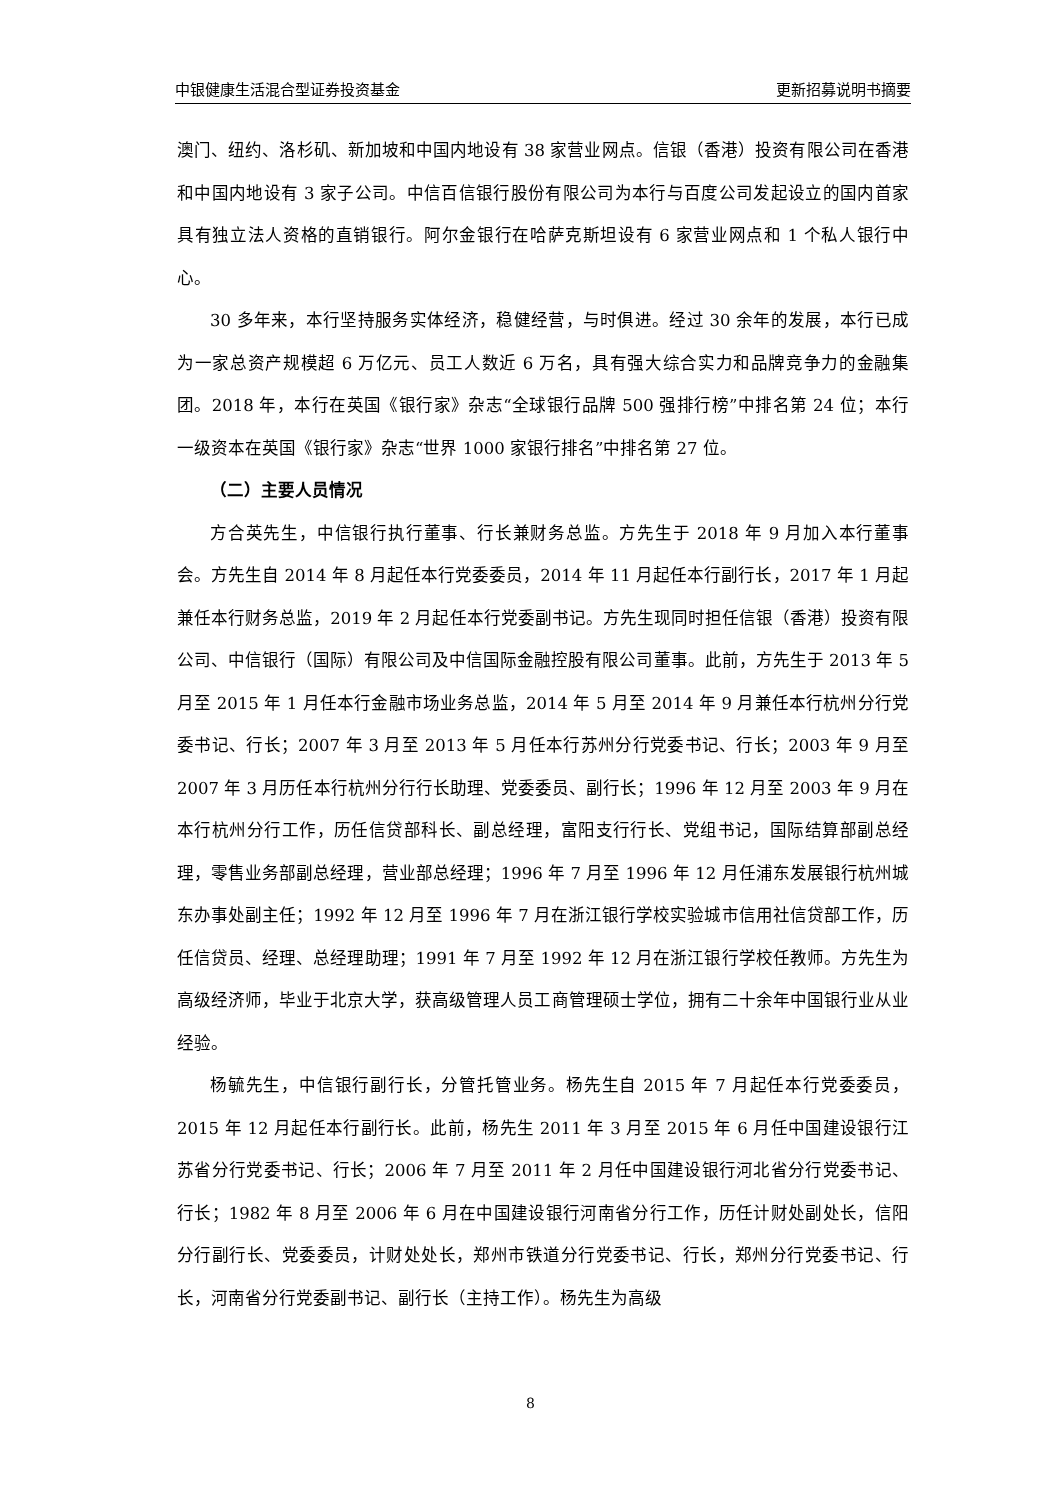中银健康生活混合型证券投资基金 更新招募说明书摘要
澳门、纽约、洛杉矶、新加坡和中国内地设有 38 家营业网点。信银（香港）投资有限公司在香港和中国内地设有 3 家子公司。中信百信银行股份有限公司为本行与百度公司发起设立的国内首家具有独立法人资格的直销银行。阿尔金银行在哈萨克斯坦设有 6 家营业网点和 1 个私人银行中心。
30 多年来，本行坚持服务实体经济，稳健经营，与时俱进。经过 30 余年的发展，本行已成为一家总资产规模超 6 万亿元、员工人数近 6 万名，具有强大综合实力和品牌竞争力的金融集团。2018 年，本行在英国《银行家》杂志“全球银行品牌 500 强排行榜”中排名第 24 位；本行一级资本在英国《银行家》杂志“世界 1000 家银行排名”中排名第 27 位。
（二）主要人员情况
方合英先生，中信银行执行董事、行长兼财务总监。方先生于 2018 年 9 月加入本行董事会。方先生自 2014 年 8 月起任本行党委委员，2014 年 11 月起任本行副行长，2017 年 1 月起兼任本行财务总监，2019 年 2 月起任本行党委副书记。方先生现同时担任信银（香港）投资有限公司、中信银行（国际）有限公司及中信国际金融控股有限公司董事。此前，方先生于 2013 年 5 月至 2015 年 1 月任本行金融市场业务总监，2014 年 5 月至 2014 年 9 月兼任本行杭州分行党委书记、行长；2007 年 3 月至 2013 年 5 月任本行苏州分行党委书记、行长；2003 年 9 月至 2007 年 3 月历任本行杭州分行行长助理、党委委员、副行长；1996 年 12 月至 2003 年 9 月在本行杭州分行工作，历任信贷部科长、副总经理，富阳支行行长、党组书记，国际结算部副总经理，零售业务部副总经理，营业部总经理；1996 年 7 月至 1996 年 12 月任浦东发展银行杭州城东办事处副主任；1992 年 12 月至 1996 年 7 月在浙江银行学校实验城市信用社信贷部工作，历任信贷员、经理、总经理助理；1991 年 7 月至 1992 年 12 月在浙江银行学校任教师。方先生为高级经济师，毕业于北京大学，获高级管理人员工商管理硕士学位，拥有二十余年中国银行业从业经验。
杨毓先生，中信银行副行长，分管托管业务。杨先生自 2015 年 7 月起任本行党委委员，2015 年 12 月起任本行副行长。此前，杨先生 2011 年 3 月至 2015 年 6 月任中国建设银行江苏省分行党委书记、行长；2006 年 7 月至 2011 年 2 月任中国建设银行河北省分行党委书记、行长；1982 年 8 月至 2006 年 6 月在中国建设银行河南省分行工作，历任计财处副处长，信阳分行副行长、党委委员，计财处处长，郑州市铁道分行党委书记、行长，郑州分行党委书记、行长，河南省分行党委副书记、副行长（主持工作）。杨先生为高级
8